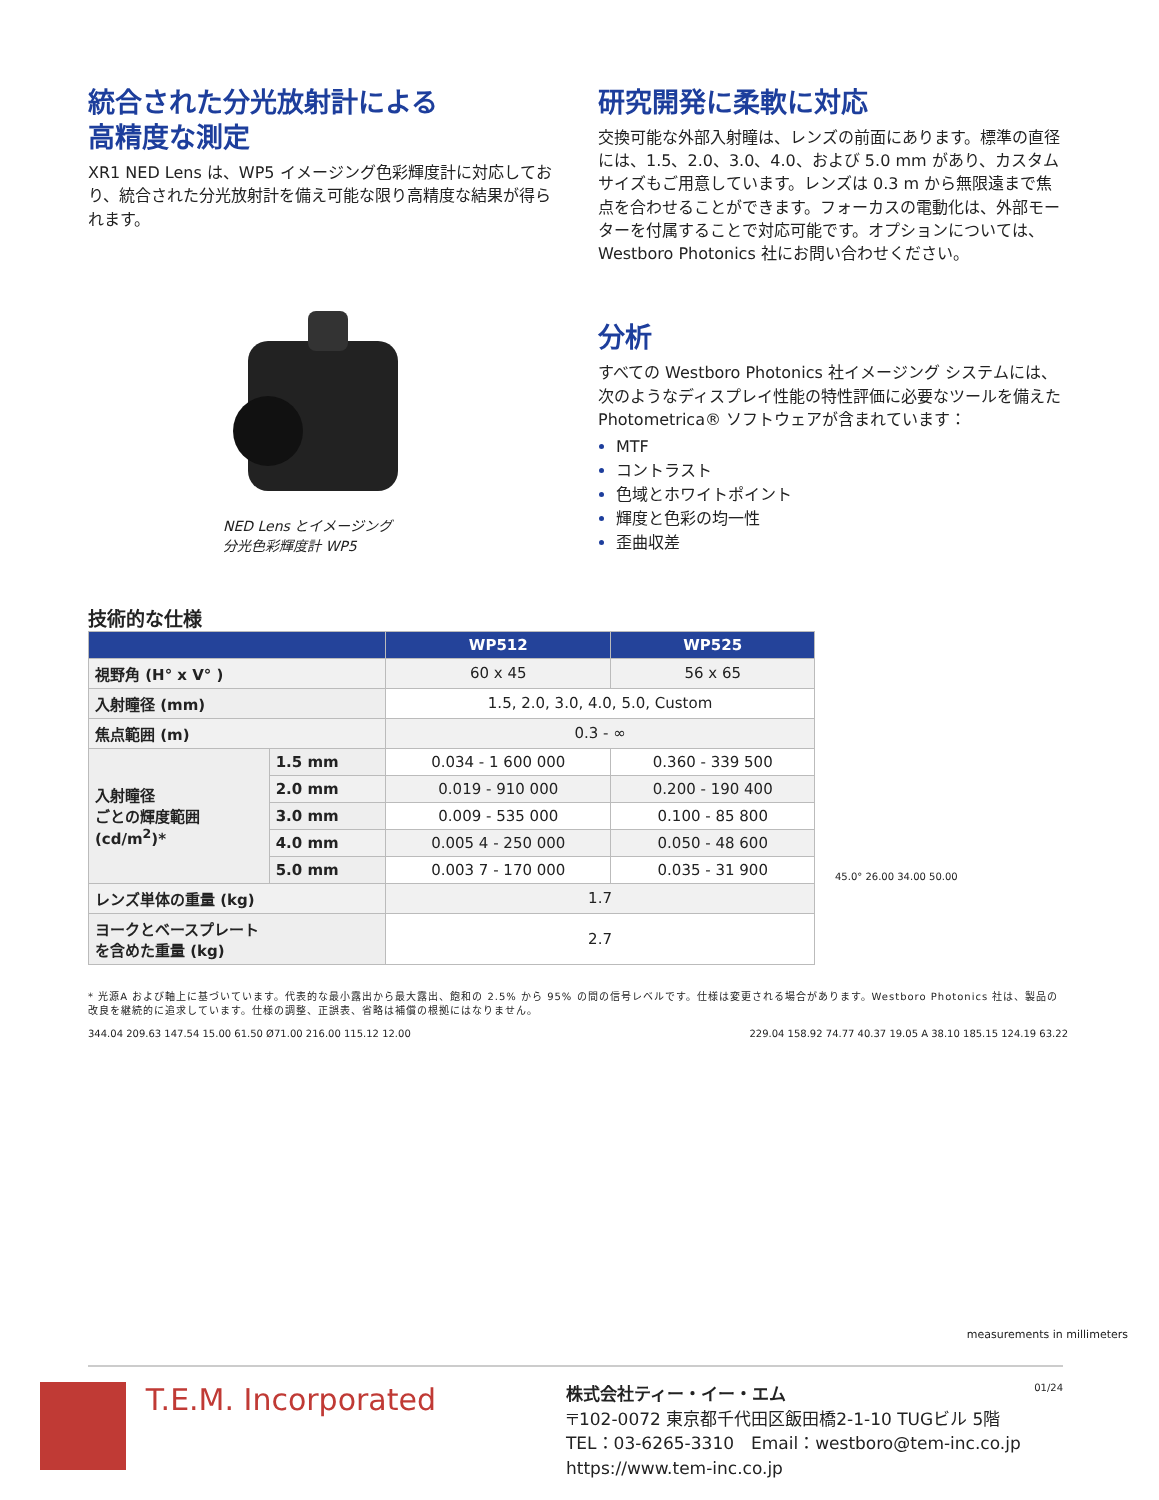統合された分光放射計による
高精度な測定
XR1 NED Lens は、WP5 イメージング色彩輝度計に対応しており、統合された分光放射計を備え可能な限り高精度な結果が得られます。
NED Lens とイメージング
分光色彩輝度計 WP5
研究開発に柔軟に対応
交換可能な外部入射瞳は、レンズの前面にあります。標準の直径には、1.5、2.0、3.0、4.0、および 5.0 mm があり、カスタムサイズもご用意しています。レンズは 0.3 m から無限遠まで焦点を合わせることができます。フォーカスの電動化は、外部モーターを付属することで対応可能です。オプションについては、Westboro Photonics 社にお問い合わせください。
分析
すべての Westboro Photonics 社イメージング システムには、次のようなディスプレイ性能の特性評価に必要なツールを備えた Photometrica® ソフトウェアが含まれています：
MTF
コントラスト
色域とホワイトポイント
輝度と色彩の均一性
歪曲収差
技術的な仕様
| | | WP512 | WP525 |
| --- | --- | --- | --- |
| 視野角 (H° x V° ) | | 60 x 45 | 56 x 65 |
| 入射瞳径 (mm) | | 1.5, 2.0, 3.0, 4.0, 5.0, Custom | |
| 焦点範囲 (m) | | 0.3 - ∞ | |
| 入射瞳径 ごとの輝度範囲 (cd/m<sup>2</sup>)* | 1.5 mm | 0.034 - 1 600 000 | 0.360 - 339 500 |
| | 2.0 mm | 0.019 - 910 000 | 0.200 - 190 400 |
| | 3.0 mm | 0.009 - 535 000 | 0.100 - 85 800 |
| | 4.0 mm | 0.005 4 - 250 000 | 0.050 - 48 600 |
| | 5.0 mm | 0.003 7 - 170 000 | 0.035 - 31 900 |
| レンズ単体の重量 (kg) | | 1.7 | |
| ヨークとベースプレート を含めた重量 (kg) | | 2.7 | |
45.0° 26.00 34.00 50.00
* 光源A および軸上に基づいています。代表的な最小露出から最大露出、飽和の 2.5% から 95% の間の信号レベルです。仕様は変更される場合があります。Westboro Photonics 社は、製品の改良を継続的に追求しています。仕様の調整、正誤表、省略は補償の根拠にはなりません。
344.04 209.63 147.54 15.00 61.50 Ø71.00 216.00 115.12 12.00
229.04 158.92 74.77 40.37 19.05 A 38.10 185.15 124.19 63.22
measurements in millimeters
T.E.M. Incorporated
株式会社ティー・イー・エム
〒102-0072 東京都千代田区飯田橋2-1-10 TUGビル 5階
TEL：03-6265-3310　Email：westboro@tem-inc.co.jp
https://www.tem-inc.co.jp
01/24